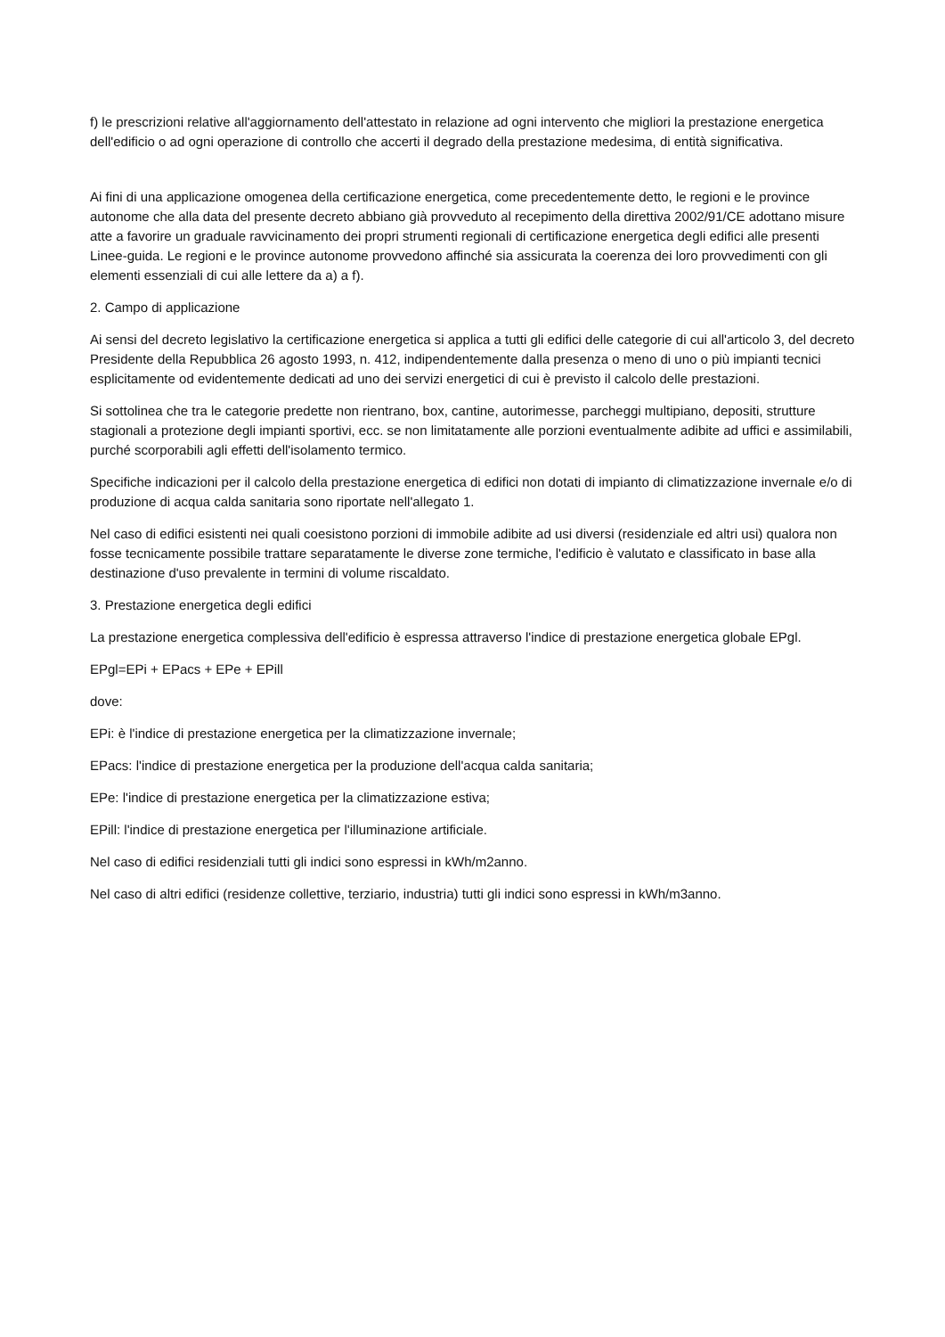f) le prescrizioni relative all'aggiornamento dell'attestato in relazione ad ogni intervento che migliori la prestazione energetica dell'edificio o ad ogni operazione di controllo che accerti il degrado della prestazione medesima, di entità significativa.
Ai fini di una applicazione omogenea della certificazione energetica, come precedentemente detto, le regioni e le province autonome che alla data del presente decreto abbiano già provveduto al recepimento della direttiva 2002/91/CE adottano misure atte a favorire un graduale ravvicinamento dei propri strumenti regionali di certificazione energetica degli edifici alle presenti Linee-guida. Le regioni e le province autonome provvedono affinché sia assicurata la coerenza dei loro provvedimenti con gli elementi essenziali di cui alle lettere da a) a f).
2. Campo di applicazione
Ai sensi del decreto legislativo la certificazione energetica si applica a tutti gli edifici delle categorie di cui all'articolo 3, del decreto Presidente della Repubblica 26 agosto 1993, n. 412, indipendentemente dalla presenza o meno di uno o più impianti tecnici esplicitamente od evidentemente dedicati ad uno dei servizi energetici di cui è previsto il calcolo delle prestazioni.
Si sottolinea che tra le categorie predette non rientrano, box, cantine, autorimesse, parcheggi multipiano, depositi, strutture stagionali a protezione degli impianti sportivi, ecc. se non limitatamente alle porzioni eventualmente adibite ad uffici e assimilabili, purché scorporabili agli effetti dell'isolamento termico.
Specifiche indicazioni per il calcolo della prestazione energetica di edifici non dotati di impianto di climatizzazione invernale e/o di produzione di acqua calda sanitaria sono riportate nell'allegato 1.
Nel caso di edifici esistenti nei quali coesistono porzioni di immobile adibite ad usi diversi (residenziale ed altri usi) qualora non fosse tecnicamente possibile trattare separatamente le diverse zone termiche, l'edificio è valutato e classificato in base alla destinazione d'uso prevalente in termini di volume riscaldato.
3. Prestazione energetica degli edifici
La prestazione energetica complessiva dell'edificio è espressa attraverso l'indice di prestazione energetica globale EPgl.
EPgl=EPi + EPacs + EPe + EPill
dove:
EPi: è l'indice di prestazione energetica per la climatizzazione invernale;
EPacs: l'indice di prestazione energetica per la produzione dell'acqua calda sanitaria;
EPe: l'indice di prestazione energetica per la climatizzazione estiva;
EPill: l'indice di prestazione energetica per l'illuminazione artificiale.
Nel caso di edifici residenziali tutti gli indici sono espressi in kWh/m2anno.
Nel caso di altri edifici (residenze collettive, terziario, industria) tutti gli indici sono espressi in kWh/m3anno.